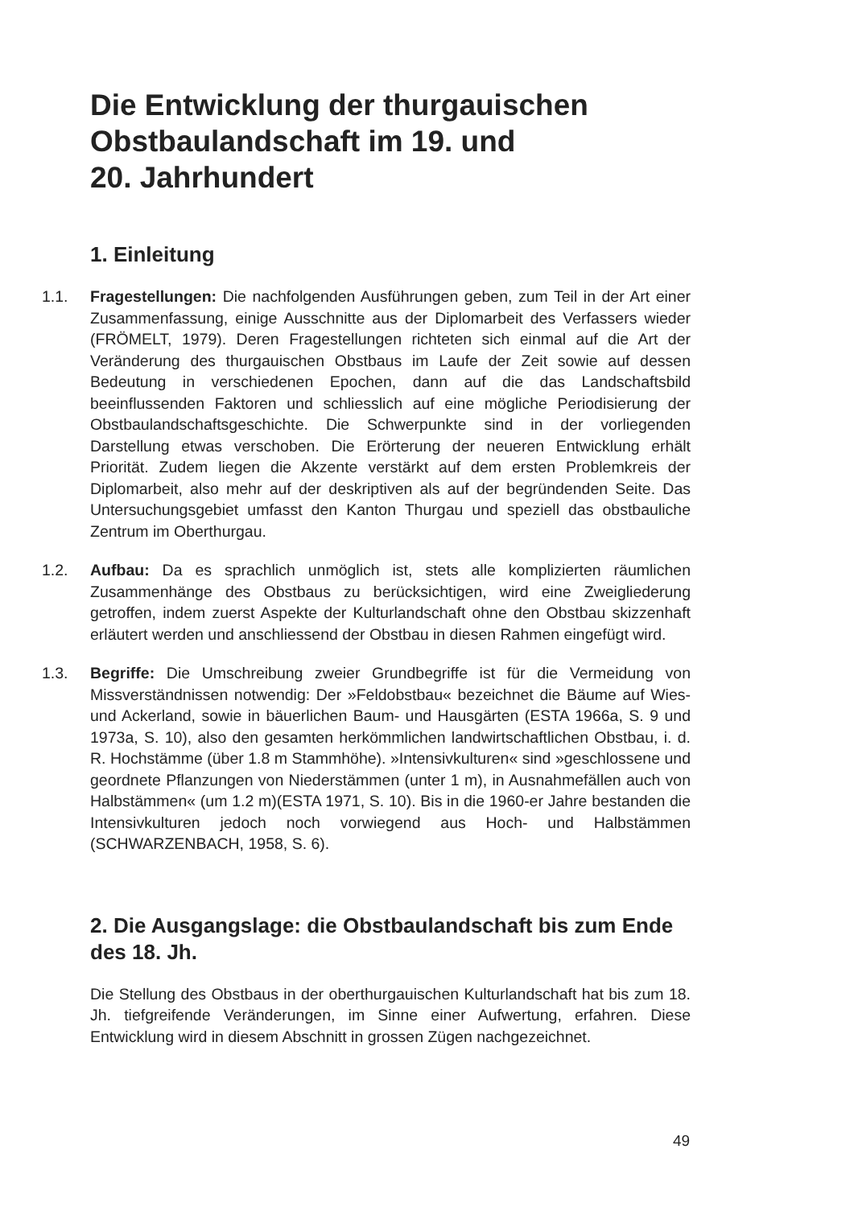Die Entwicklung der thurgauischen
Obstbaulandschaft im 19. und
20. Jahrhundert
1. Einleitung
1.1. Fragestellungen: Die nachfolgenden Ausführungen geben, zum Teil in der Art einer Zusammenfassung, einige Ausschnitte aus der Diplomarbeit des Verfassers wieder (FRÖMELT, 1979). Deren Fragestellungen richteten sich einmal auf die Art der Veränderung des thurgauischen Obstbaus im Laufe der Zeit sowie auf dessen Bedeutung in verschiedenen Epochen, dann auf die das Landschaftsbild beeinflussenden Faktoren und schliesslich auf eine mögliche Periodisierung der Obstbaulandschaftsgeschichte. Die Schwerpunkte sind in der vorliegenden Darstellung etwas verschoben. Die Erörterung der neueren Entwicklung erhält Priorität. Zudem liegen die Akzente verstärkt auf dem ersten Problemkreis der Diplomarbeit, also mehr auf der deskriptiven als auf der begründenden Seite. Das Untersuchungsgebiet umfasst den Kanton Thurgau und speziell das obstbauliche Zentrum im Oberthurgau.
1.2. Aufbau: Da es sprachlich unmöglich ist, stets alle komplizierten räumlichen Zusammenhänge des Obstbaus zu berücksichtigen, wird eine Zweigliederung getroffen, indem zuerst Aspekte der Kulturlandschaft ohne den Obstbau skizzenhaft erläutert werden und anschliessend der Obstbau in diesen Rahmen eingefügt wird.
1.3. Begriffe: Die Umschreibung zweier Grundbegriffe ist für die Vermeidung von Missverständnissen notwendig: Der »Feldobstbau« bezeichnet die Bäume auf Wies- und Ackerland, sowie in bäuerlichen Baum- und Hausgärten (ESTA 1966a, S. 9 und 1973a, S. 10), also den gesamten herkömmlichen landwirtschaftlichen Obstbau, i. d. R. Hochstämme (über 1.8 m Stammhöhe). »Intensivkulturen« sind »geschlossene und geordnete Pflanzungen von Niederstämmen (unter 1 m), in Ausnahmefällen auch von Halbstämmen« (um 1.2 m)(ESTA 1971, S. 10). Bis in die 1960-er Jahre bestanden die Intensivkulturen jedoch noch vorwiegend aus Hoch- und Halbstämmen (SCHWARZENBACH, 1958, S. 6).
2. Die Ausgangslage: die Obstbaulandschaft bis zum Ende des 18. Jh.
Die Stellung des Obstbaus in der oberthurgauischen Kulturlandschaft hat bis zum 18. Jh. tiefgreifende Veränderungen, im Sinne einer Aufwertung, erfahren. Diese Entwicklung wird in diesem Abschnitt in grossen Zügen nachgezeichnet.
49